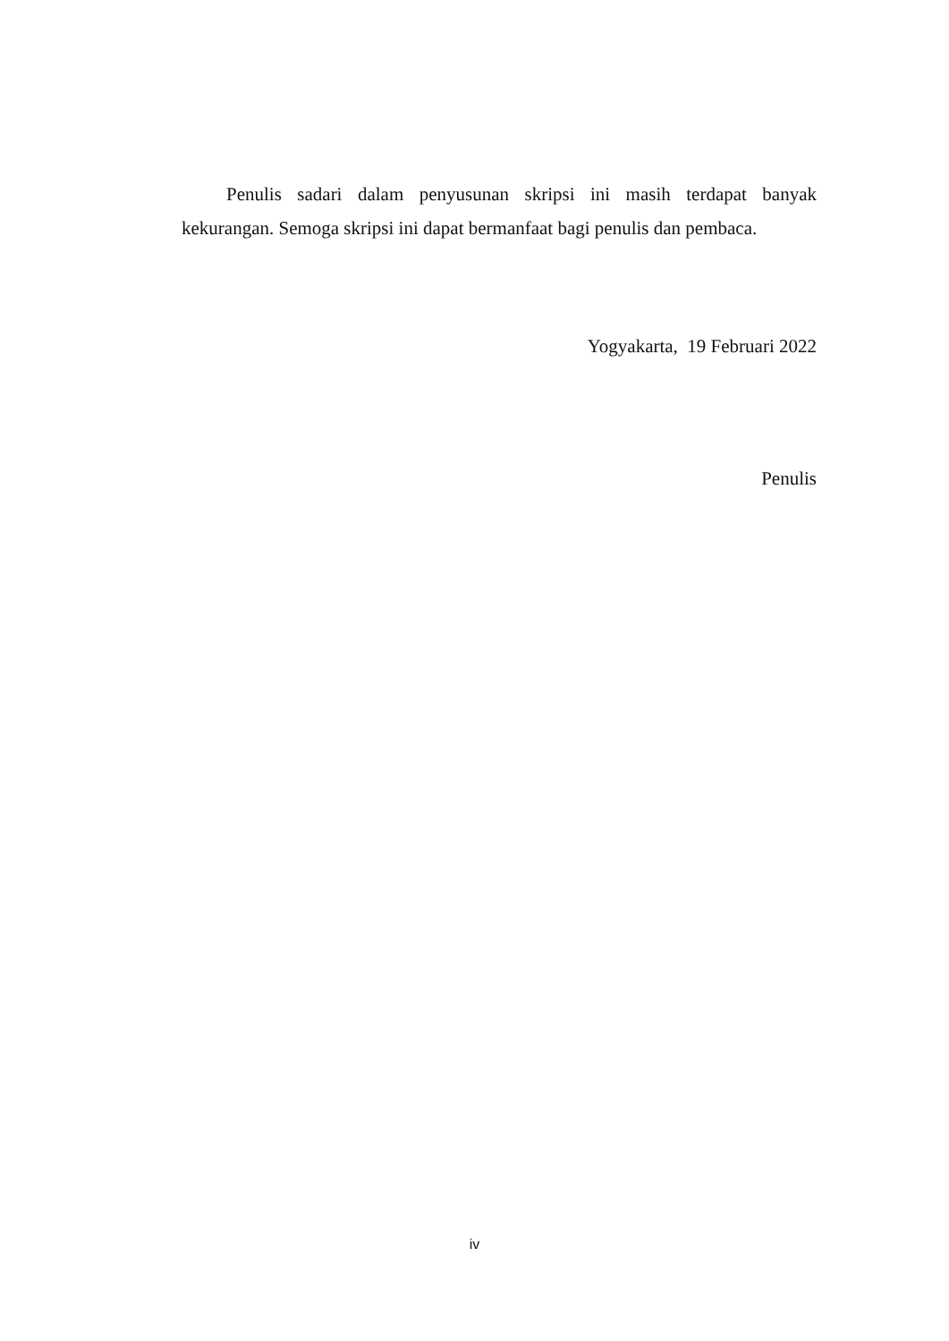Penulis sadari dalam penyusunan skripsi ini masih terdapat banyak kekurangan. Semoga skripsi ini dapat bermanfaat bagi penulis dan pembaca.
Yogyakarta, 19 Februari 2022
Penulis
iv